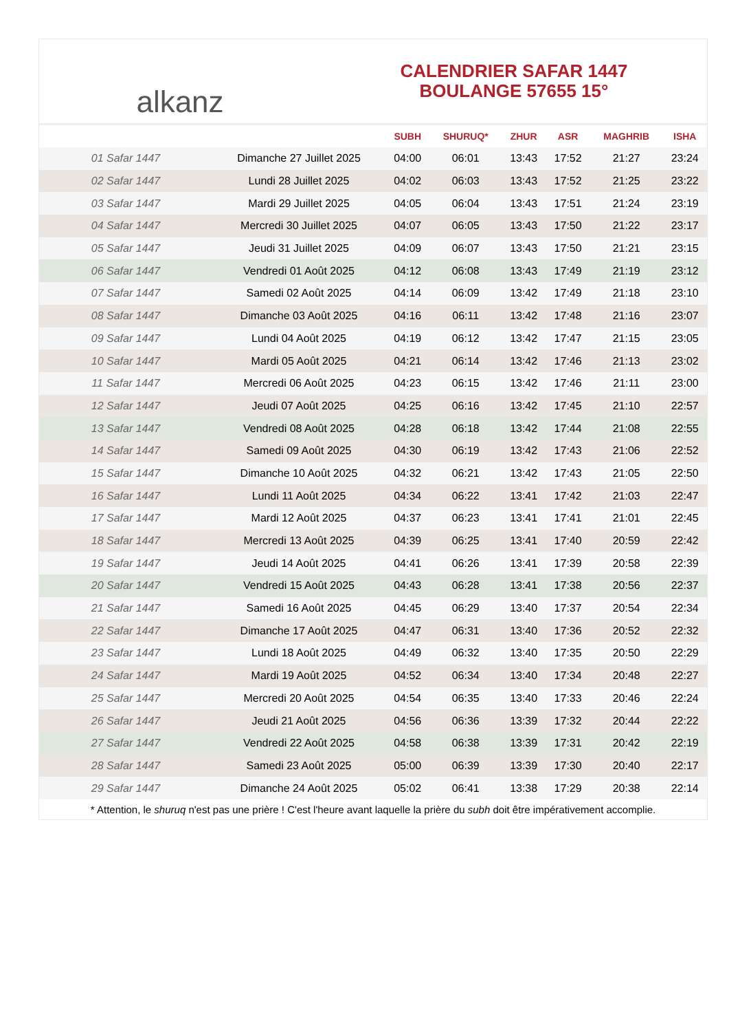alkanz
CALENDRIER SAFAR 1447
BOULANGE 57655 15°
| | | SUBH | SHURUQ* | ZHUR | ASR | MAGHRIB | ISHA |
| --- | --- | --- | --- | --- | --- | --- | --- |
| 01 Safar 1447 | Dimanche 27 Juillet 2025 | 04:00 | 06:01 | 13:43 | 17:52 | 21:27 | 23:24 |
| 02 Safar 1447 | Lundi 28 Juillet 2025 | 04:02 | 06:03 | 13:43 | 17:52 | 21:25 | 23:22 |
| 03 Safar 1447 | Mardi 29 Juillet 2025 | 04:05 | 06:04 | 13:43 | 17:51 | 21:24 | 23:19 |
| 04 Safar 1447 | Mercredi 30 Juillet 2025 | 04:07 | 06:05 | 13:43 | 17:50 | 21:22 | 23:17 |
| 05 Safar 1447 | Jeudi 31 Juillet 2025 | 04:09 | 06:07 | 13:43 | 17:50 | 21:21 | 23:15 |
| 06 Safar 1447 | Vendredi 01 Août 2025 | 04:12 | 06:08 | 13:43 | 17:49 | 21:19 | 23:12 |
| 07 Safar 1447 | Samedi 02 Août 2025 | 04:14 | 06:09 | 13:42 | 17:49 | 21:18 | 23:10 |
| 08 Safar 1447 | Dimanche 03 Août 2025 | 04:16 | 06:11 | 13:42 | 17:48 | 21:16 | 23:07 |
| 09 Safar 1447 | Lundi 04 Août 2025 | 04:19 | 06:12 | 13:42 | 17:47 | 21:15 | 23:05 |
| 10 Safar 1447 | Mardi 05 Août 2025 | 04:21 | 06:14 | 13:42 | 17:46 | 21:13 | 23:02 |
| 11 Safar 1447 | Mercredi 06 Août 2025 | 04:23 | 06:15 | 13:42 | 17:46 | 21:11 | 23:00 |
| 12 Safar 1447 | Jeudi 07 Août 2025 | 04:25 | 06:16 | 13:42 | 17:45 | 21:10 | 22:57 |
| 13 Safar 1447 | Vendredi 08 Août 2025 | 04:28 | 06:18 | 13:42 | 17:44 | 21:08 | 22:55 |
| 14 Safar 1447 | Samedi 09 Août 2025 | 04:30 | 06:19 | 13:42 | 17:43 | 21:06 | 22:52 |
| 15 Safar 1447 | Dimanche 10 Août 2025 | 04:32 | 06:21 | 13:42 | 17:43 | 21:05 | 22:50 |
| 16 Safar 1447 | Lundi 11 Août 2025 | 04:34 | 06:22 | 13:41 | 17:42 | 21:03 | 22:47 |
| 17 Safar 1447 | Mardi 12 Août 2025 | 04:37 | 06:23 | 13:41 | 17:41 | 21:01 | 22:45 |
| 18 Safar 1447 | Mercredi 13 Août 2025 | 04:39 | 06:25 | 13:41 | 17:40 | 20:59 | 22:42 |
| 19 Safar 1447 | Jeudi 14 Août 2025 | 04:41 | 06:26 | 13:41 | 17:39 | 20:58 | 22:39 |
| 20 Safar 1447 | Vendredi 15 Août 2025 | 04:43 | 06:28 | 13:41 | 17:38 | 20:56 | 22:37 |
| 21 Safar 1447 | Samedi 16 Août 2025 | 04:45 | 06:29 | 13:40 | 17:37 | 20:54 | 22:34 |
| 22 Safar 1447 | Dimanche 17 Août 2025 | 04:47 | 06:31 | 13:40 | 17:36 | 20:52 | 22:32 |
| 23 Safar 1447 | Lundi 18 Août 2025 | 04:49 | 06:32 | 13:40 | 17:35 | 20:50 | 22:29 |
| 24 Safar 1447 | Mardi 19 Août 2025 | 04:52 | 06:34 | 13:40 | 17:34 | 20:48 | 22:27 |
| 25 Safar 1447 | Mercredi 20 Août 2025 | 04:54 | 06:35 | 13:40 | 17:33 | 20:46 | 22:24 |
| 26 Safar 1447 | Jeudi 21 Août 2025 | 04:56 | 06:36 | 13:39 | 17:32 | 20:44 | 22:22 |
| 27 Safar 1447 | Vendredi 22 Août 2025 | 04:58 | 06:38 | 13:39 | 17:31 | 20:42 | 22:19 |
| 28 Safar 1447 | Samedi 23 Août 2025 | 05:00 | 06:39 | 13:39 | 17:30 | 20:40 | 22:17 |
| 29 Safar 1447 | Dimanche 24 Août 2025 | 05:02 | 06:41 | 13:38 | 17:29 | 20:38 | 22:14 |
* Attention, le shuruq n'est pas une prière ! C'est l'heure avant laquelle la prière du subh doit être impérativement accomplie.